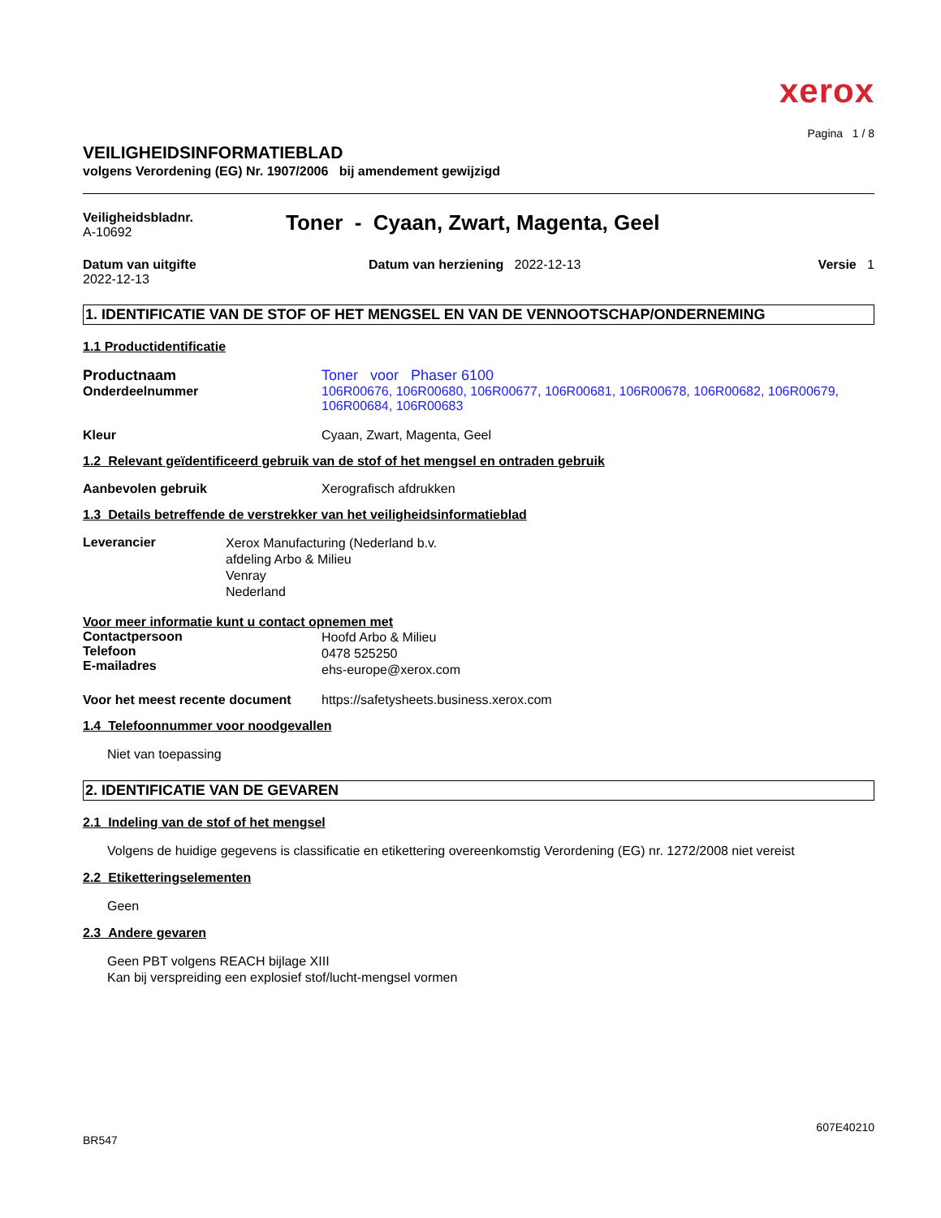xerox
Pagina 1 / 8
VEILIGHEIDSINFORMATIEBLAD
volgens Verordening (EG) Nr. 1907/2006 bij amendement gewijzigd
Veiligheidsbladnr.
A-10692
Toner - Cyaan, Zwart, Magenta, Geel
Datum van uitgifte
2022-12-13
Datum van herziening 2022-12-13
Versie 1
1. IDENTIFICATIE VAN DE STOF OF HET MENGSEL EN VAN DE VENNOOTSCHAP/ONDERNEMING
1.1 Productidentificatie
Productnaam
Onderdeelnummer
Toner voor Phaser 6100
106R00676, 106R00680, 106R00677, 106R00681, 106R00678, 106R00682, 106R00679, 106R00684, 106R00683
Kleur Cyaan, Zwart, Magenta, Geel
1.2 Relevant geïdentificeerd gebruik van de stof of het mengsel en ontraden gebruik
Aanbevolen gebruik Xerografisch afdrukken
1.3 Details betreffende de verstrekker van het veiligheidsinformatieblad
Leverancier
Xerox Manufacturing (Nederland b.v.
afdeling Arbo & Milieu
Venray
Nederland
Voor meer informatie kunt u contact opnemen met
Contactpersoon
Telefoon
E-mailadres
Hoofd Arbo & Milieu
0478 525250
ehs-europe@xerox.com
Voor het meest recente document
https://safetysheets.business.xerox.com
1.4 Telefoonnummer voor noodgevallen
Niet van toepassing
2. IDENTIFICATIE VAN DE GEVAREN
2.1 Indeling van de stof of het mengsel
Volgens de huidige gegevens is classificatie en etikettering overeenkomstig Verordening (EG) nr. 1272/2008 niet vereist
2.2 Etiketteringselementen
Geen
2.3 Andere gevaren
Geen PBT volgens REACH bijlage XIII
Kan bij verspreiding een explosief stof/lucht-mengsel vormen
607E40210
BR547